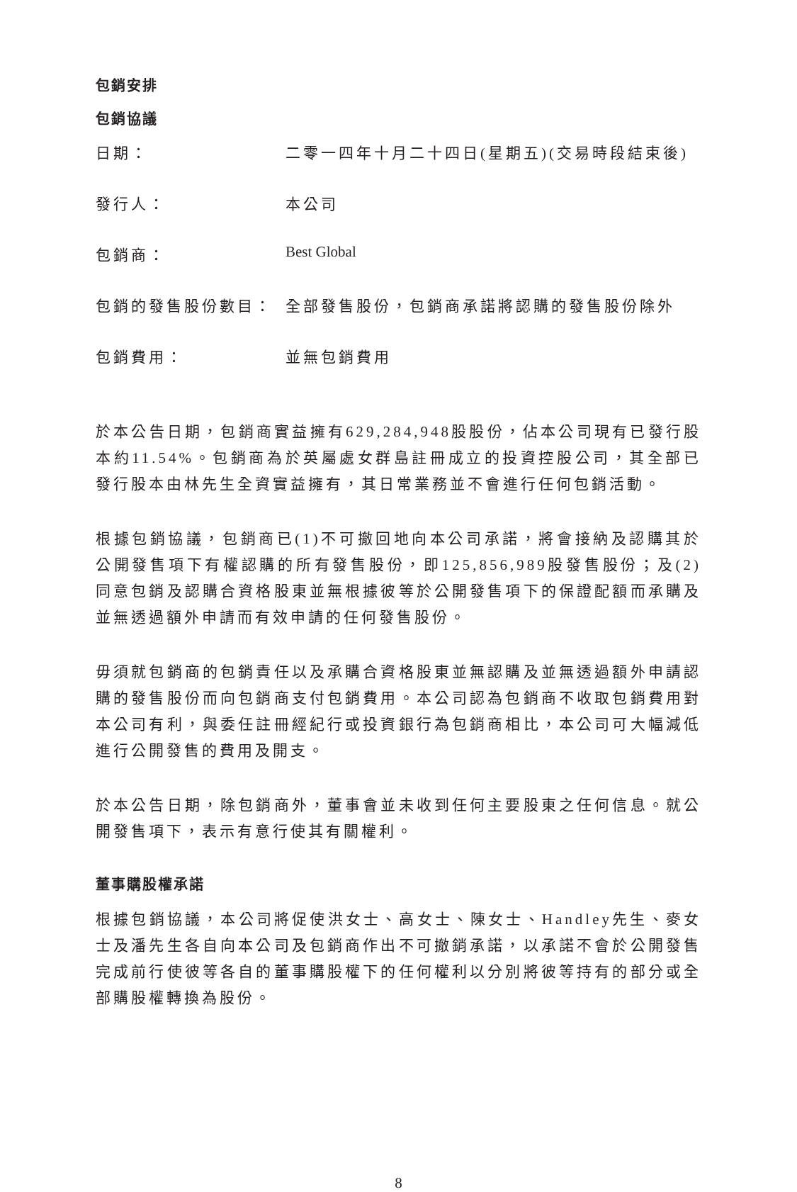包銷安排
包銷協議
| 日期： | 二零一四年十月二十四日(星期五)(交易時段結束後) |
| 發行人： | 本公司 |
| 包銷商： | Best Global |
| 包銷的發售股份數目： | 全部發售股份，包銷商承諾將認購的發售股份除外 |
| 包銷費用： | 並無包銷費用 |
於本公告日期，包銷商實益擁有629,284,948股股份，佔本公司現有已發行股本約11.54%。包銷商為於英屬處女群島註冊成立的投資控股公司，其全部已發行股本由林先生全資實益擁有，其日常業務並不會進行任何包銷活動。
根據包銷協議，包銷商已(1)不可撤回地向本公司承諾，將會接納及認購其於公開發售項下有權認購的所有發售股份，即125,856,989股發售股份；及(2)同意包銷及認購合資格股東並無根據彼等於公開發售項下的保證配額而承購及並無透過額外申請而有效申請的任何發售股份。
毋須就包銷商的包銷責任以及承購合資格股東並無認購及並無透過額外申請認購的發售股份而向包銷商支付包銷費用。本公司認為包銷商不收取包銷費用對本公司有利，與委任註冊經紀行或投資銀行為包銷商相比，本公司可大幅減低進行公開發售的費用及開支。
於本公告日期，除包銷商外，董事會並未收到任何主要股東之任何信息。就公開發售項下，表示有意行使其有關權利。
董事購股權承諾
根據包銷協議，本公司將促使洪女士、高女士、陳女士、Handley先生、麥女士及潘先生各自向本公司及包銷商作出不可撤銷承諾，以承諾不會於公開發售完成前行使彼等各自的董事購股權下的任何權利以分別將彼等持有的部分或全部購股權轉換為股份。
8